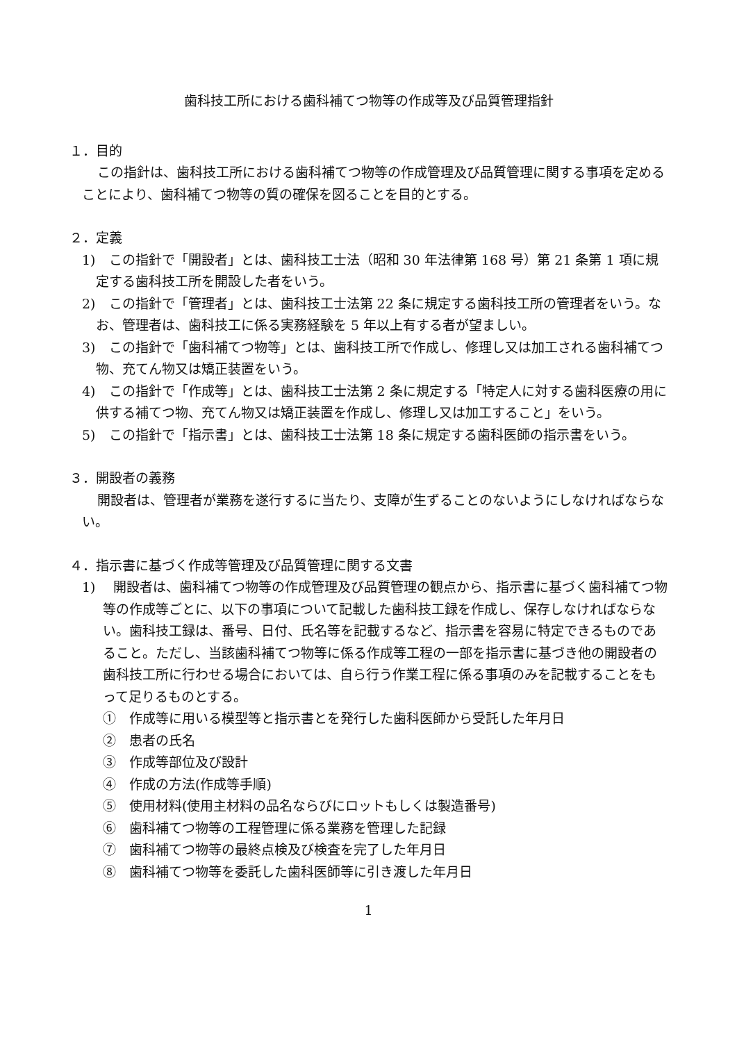歯科技工所における歯科補てつ物等の作成等及び品質管理指針
１．目的
この指針は、歯科技工所における歯科補てつ物等の作成管理及び品質管理に関する事項を定めることにより、歯科補てつ物等の質の確保を図ることを目的とする。
２．定義
1)　この指針で「開設者」とは、歯科技工士法（昭和 30 年法律第 168 号）第 21 条第 1 項に規定する歯科技工所を開設した者をいう。
2)　この指針で「管理者」とは、歯科技工士法第 22 条に規定する歯科技工所の管理者をいう。なお、管理者は、歯科技工に係る実務経験を 5 年以上有する者が望ましい。
3)　この指針で「歯科補てつ物等」とは、歯科技工所で作成し、修理し又は加工される歯科補てつ物、充てん物又は矯正装置をいう。
4)　この指針で「作成等」とは、歯科技工士法第 2 条に規定する「特定人に対する歯科医療の用に供する補てつ物、充てん物又は矯正装置を作成し、修理し又は加工すること」をいう。
5)　この指針で「指示書」とは、歯科技工士法第 18 条に規定する歯科医師の指示書をいう。
３．開設者の義務
開設者は、管理者が業務を遂行するに当たり、支障が生ずることのないようにしなければならない。
４．指示書に基づく作成等管理及び品質管理に関する文書
1)　 開設者は、歯科補てつ物等の作成管理及び品質管理の観点から、指示書に基づく歯科補てつ物等の作成等ごとに、以下の事項について記載した歯科技工録を作成し、保存しなければならない。歯科技工録は、番号、日付、氏名等を記載するなど、指示書を容易に特定できるものであること。ただし、当該歯科補てつ物等に係る作成等工程の一部を指示書に基づき他の開設者の歯科技工所に行わせる場合においては、自ら行う作業工程に係る事項のみを記載することをもって足りるものとする。
①　作成等に用いる模型等と指示書とを発行した歯科医師から受託した年月日
②　患者の氏名
③　作成等部位及び設計
④　作成の方法(作成等手順)
⑤　使用材料(使用主材料の品名ならびにロットもしくは製造番号)
⑥　歯科補てつ物等の工程管理に係る業務を管理した記録
⑦　歯科補てつ物等の最終点検及び検査を完了した年月日
⑧　歯科補てつ物等を委託した歯科医師等に引き渡した年月日
1